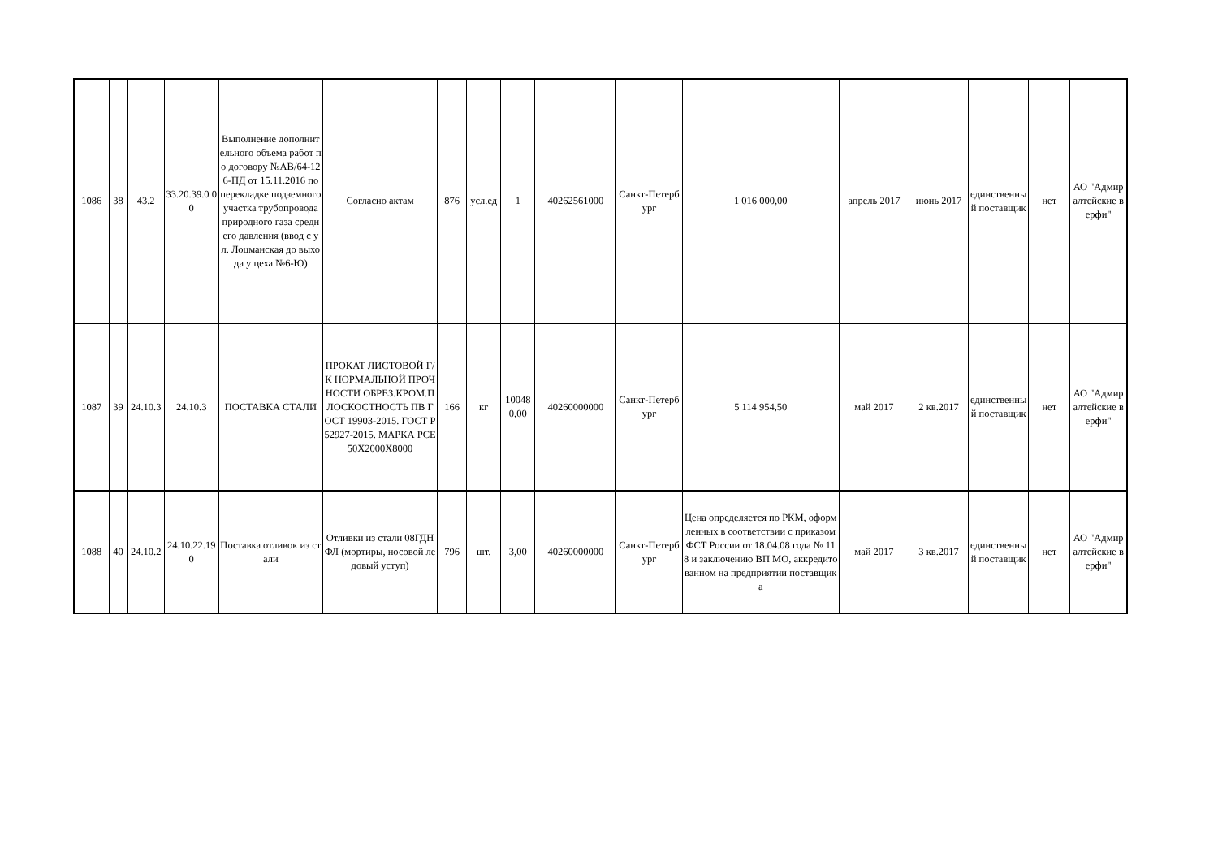| 1086 | 38 | 43.2 | 33.20.39.0 00 | Выполнение дополнительного объема работ по договору №АВ/64-126-ПД от 15.11.2016 по перекладке подземного участка трубопровода природного газа среднего давления (ввод с ул. Лоцманская до выхода у цеха №6-Ю) | Согласно актам | 876 | усл.ед | 1 | 40262561000 | Санкт-Петербург | 1 016 000,00 | апрель 2017 | июнь 2017 | единственный поставщик | нет | АО "Адмиралтейские верфи" |
| 1087 | 39 | 24.10.3 | 24.10.3 | ПОСТАВКА СТАЛИ | ПРОКАТ ЛИСТОВОЙ Г/К НОРМАЛЬНОЙ ПРОЧНОСТИ ОБРЕЗ.КРОМ.ПЛОСКОСТНОСТЬ ПВ ГОСТ 19903-2015. ГОСТ Р 52927-2015. МАРКА PCE 50X2000X8000 | 166 | кг | 100480,00 | 40260000000 | Санкт-Петербург | 5 114 954,50 | май 2017 | 2 кв.2017 | единственный поставщик | нет | АО "Адмиралтейские верфи" |
| 1088 | 40 | 24.10.2 | 24.10.22.190 | Поставка отливок из стали | Отливки из стали 08ГДНФЛ (мортиры, носовой ледовый уступ) | 796 | шт. | 3,00 | 40260000000 | Санкт-Петербург | Цена определяется по РКМ, оформленных в соответствии с приказом ФСТ России от 18.04.08 года № 118 и заключению ВП МО, аккредитованном на предприятии поставщика | май 2017 | 3 кв.2017 | единственный поставщик | нет | АО "Адмиралтейские верфи" |